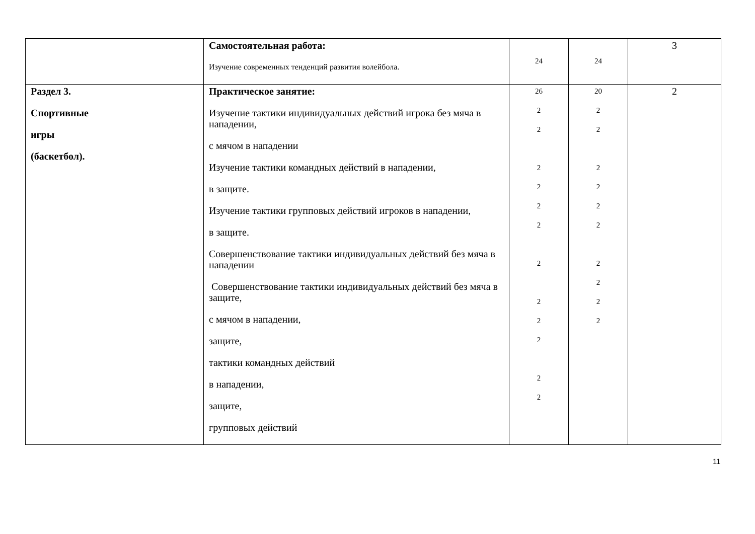| | Самостоятельная работа: Изучение современных тенденций развития волейбола. | 24 | 24 | 3 |
| Раздел 3. Спортивные игры (баскетбол). | Практическое занятие: Изучение тактики индивидуальных действий игрока без мяча в нападении, с мячом в нападении Изучение тактики командных действий в нападении, в защите. Изучение тактики групповых действий игроков в нападении, в защите. Совершенствование тактики индивидуальных действий без мяча в нападении Совершенствование тактики индивидуальных действий без мяча в защите, с мячом в нападении, защите, тактики командных действий в нападении, защите, групповых действий | 26 2 2 2 2 2 2 2 2 2 2 2 2 | 20 2 2 2 2 2 2 2 2 2 2 | 2 |
11